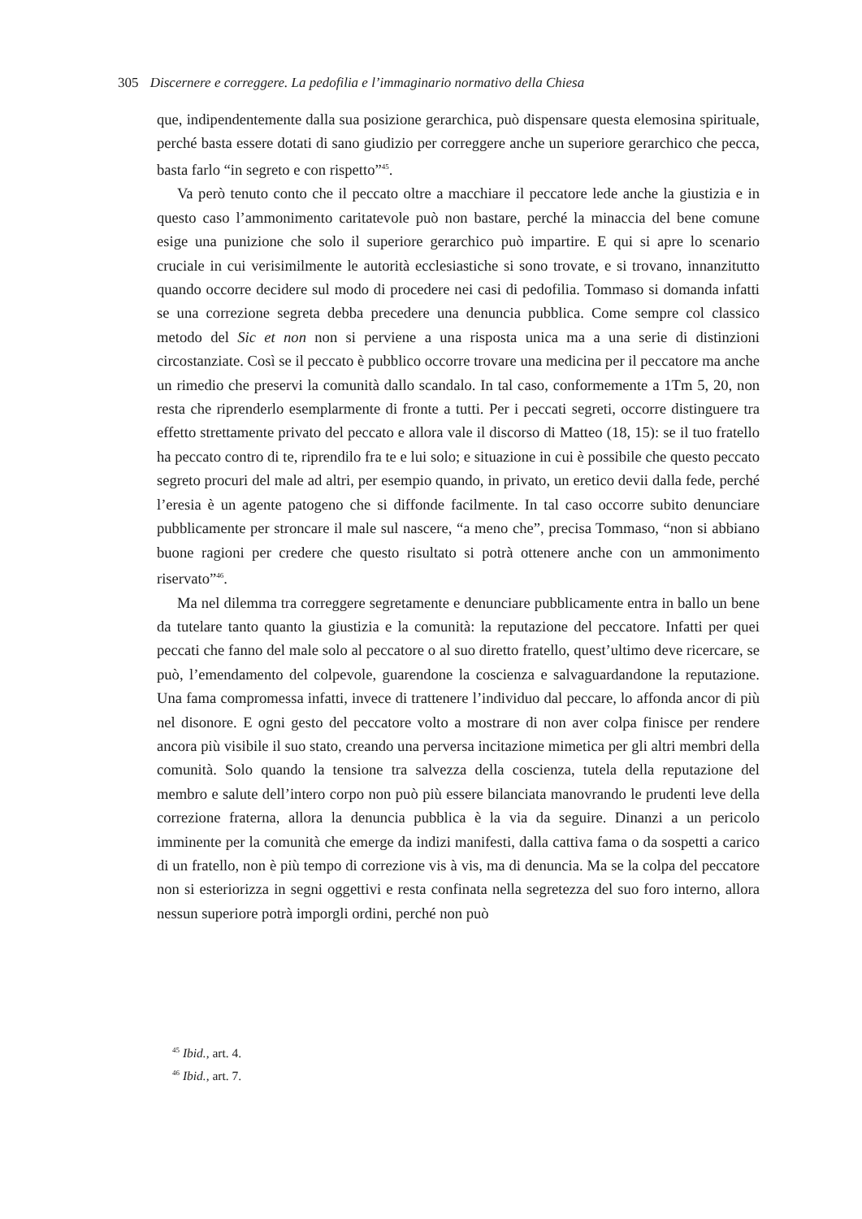305 Discernere e correggere. La pedofilia e l’immaginario normativo della Chiesa
que, indipendentemente dalla sua posizione gerarchica, può dispensare questa elemosina spirituale, perché basta essere dotati di sano giudizio per correggere anche un superiore gerarchico che pecca, basta farlo “in segreto e con rispetto”<sup>45</sup>.
Va però tenuto conto che il peccato oltre a macchiare il peccatore lede anche la giustizia e in questo caso l’ammonimento caritatevole può non bastare, perché la minaccia del bene comune esige una punizione che solo il superiore gerarchico può impartire. E qui si apre lo scenario cruciale in cui verisimilmente le autorità ecclesiastiche si sono trovate, e si trovano, innanzitutto quando occorre decidere sul modo di procedere nei casi di pedofilia. Tommaso si domanda infatti se una correzione segreta debba precedere una denuncia pubblica. Come sempre col classico metodo del Sic et non non si perviene a una risposta unica ma a una serie di distinzioni circostanziate. Così se il peccato è pubblico occorre trovare una medicina per il peccatore ma anche un rimedio che preservi la comunità dallo scandalo. In tal caso, conformemente a 1Tm 5, 20, non resta che riprenderlo esemplarmente di fronte a tutti. Per i peccati segreti, occorre distinguere tra effetto strettamente privato del peccato e allora vale il discorso di Matteo (18, 15): se il tuo fratello ha peccato contro di te, riprendilo fra te e lui solo; e situazione in cui è possibile che questo peccato segreto procuri del male ad altri, per esempio quando, in privato, un eretico devii dalla fede, perché l’eresia è un agente patogeno che si diffonde facilmente. In tal caso occorre subito denunciare pubblicamente per stroncare il male sul nascere, “a meno che”, precisa Tommaso, “non si abbiano buone ragioni per credere che questo risultato si potrà ottenere anche con un ammonimento riservato”<sup>46</sup>.
Ma nel dilemma tra correggere segretamente e denunciare pubblicamente entra in ballo un bene da tutelare tanto quanto la giustizia e la comunità: la reputazione del peccatore. Infatti per quei peccati che fanno del male solo al peccatore o al suo diretto fratello, quest’ultimo deve ricercare, se può, l’emendamento del colpevole, guarendone la coscienza e salvaguardandone la reputazione. Una fama compromessa infatti, invece di trattenere l’individuo dal peccare, lo affonda ancor di più nel disonore. E ogni gesto del peccatore volto a mostrare di non aver colpa finisce per rendere ancora più visibile il suo stato, creando una perversa incitazione mimetica per gli altri membri della comunità. Solo quando la tensione tra salvezza della coscienza, tutela della reputazione del membro e salute dell’intero corpo non può più essere bilanciata manovrando le prudenti leve della correzione fraterna, allora la denuncia pubblica è la via da seguire. Dinanzi a un pericolo imminente per la comunità che emerge da indizi manifesti, dalla cattiva fama o da sospetti a carico di un fratello, non è più tempo di correzione vis à vis, ma di denuncia. Ma se la colpa del peccatore non si esteriorizza in segni oggettivi e resta confinata nella segretezza del suo foro interno, allora nessun superiore potrà imporgli ordini, perché non può
<sup>45</sup> Ibid., art. 4.
<sup>46</sup> Ibid., art. 7.